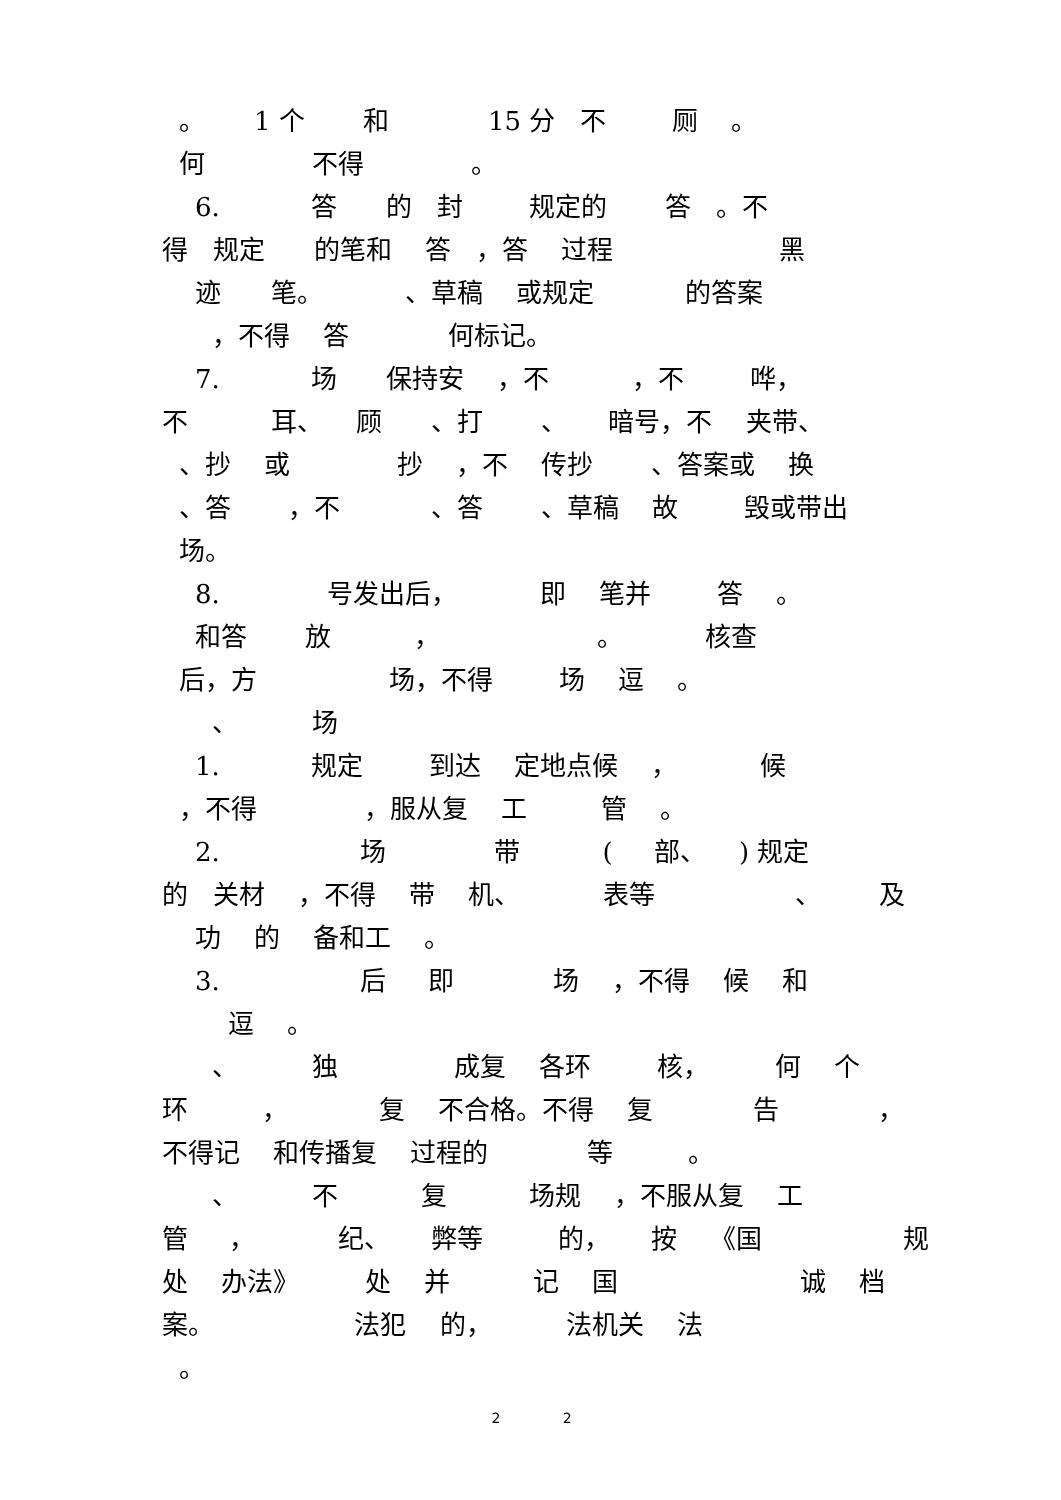。 1 个 和 15 分 不 厕 。
何 不得 。
6. 答 的 封 规定的 答 。不
得 规定 的笔和 答 ，答 过程 黑
迹 笔。 、草稿 或规定 的答案
，不得 答 何标记。
7. 场 保持安 ，不 ，不 哗，
不 耳、 顾 、打 、 暗号，不 夹带、
、抄 或 抄 ，不 传抄 、答案或 换
、答 ，不 、答 、草稿 故 毁或带出
场。
8. 号发出后， 即 笔并 答 。
和答 放 ， 。 核查
后，方 场，不得 场 逗 。
、 场
1. 规定 到达 定地点候 ， 候
，不得 ，服从复 工 管 。
2. 场 带 ( 部、 ) 规定
的 关材 ，不得 带 机、 表等 、 及
功 的 备和工 。
3. 后 即 场 ，不得 候 和
逗 。
、 独 成复 各环 核， 何 个
环 ， 复 不合格。不得 复 告 ，
不得记 和传播复 过程的 等 。
、 不 复 场规 ，不服从复 工
管 ， 纪、 弊等 的， 按 《国 规
处 办法》 处 并 记 国 诚 档
案。 法犯 的， 法机关 法
。
2 2